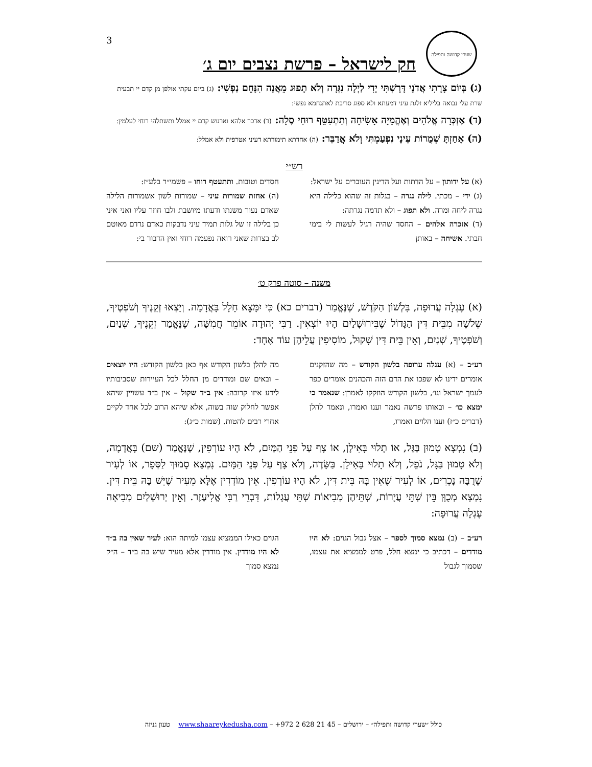3
שערי קדושה ותפילה
חק לישראל – פרשת נצבים יום ג׳
(ג) בְּיוֹם צָרָתִי אֲדֹנָי דָּרָשְׁתִּי יָדִי לַיְלָה נִגְּרָה וְלֹא תָפוּג מֵאֲנָה הִנָּחֵם נַפְשִׁי: (ג) ביום עקתי אולפן מן קדם יי תבעית שרת עלי נבואה בליליא זלגת עיני דמעתא ולא ספוג סריבת לאתנחמא נפשי:
(ד) אֶזְכְּרָה אֱלֹהִים וְאֶהֱמָיָה אָשִׂיחָה וְתִתְעַטֵּף רוּחִי סֶלָה: (ד) אדכר אלהא וארגוש קדם יי אמלל ותשתלהי רוחי לעלמין:
(ה) אָחַזְתָּ שְׁמֻרוֹת עֵינָי נִפְעַמְתִּי וְלֹא אֲדַבֵּר: (ה) אחדתא תימורתא דעיני אטרפית ולא אמלל:
רש״י
(א) על ידותון – על הדתות ועל הדינין העוברים על ישראל:
(ג) ידי – מכתי. לילה נגרה – בגלות זה שהוא כלילה היא נגרה ליחה ומרה. ולא תפוג – ולא תדמה נגרתה:
(ד) אזכרה אלהים – החסד שהיה רגיל לעשות לי בימי חבתי. אשיחה – באותן
חסדים וטובות. ותתעטף רוחו – פשמי״ר בלע״ז:
(ה) אחזת שמורות עיני – שמורות לשון אשמורות הלילה שאדם נעור משנתו ודעתו מיושבת ולבו חוזר עליו ואני איני כן בלילה זו של גלות תמיד עיני נדבקות כאדם נרדם מאוטם לב בצרות שאני רואה נפעמה רוחי ואין הדבור בי:
משנה – סוטה פרק ט׳
(א) עֶגְלָה עֲרוּפָה, בִּלְשׁוֹן הַקֹּדֶשׁ, שֶׁנֶּאֱמַר (דברים כא) כִּי יִמָּצֵא חָלָל בָּאֲדָמָה. וְיָצְאוּ זְקֵנֶיךָ וְשֹׁפְטֶיךָ, שְׁלֹשָׁה מִבֵּית דִּין הַגָּדוֹל שֶׁבִּירוּשָׁלַיִם הָיוּ יוֹצְאִין. רַבִּי יְהוּדָה אוֹמֵר חֲמִשָּׁה, שֶׁנֶּאֱמַר זְקֵנֶיךָ, שְׁנַיִם, וְשֹׁפְטֶיךָ, שְׁנַיִם, וְאֵין בֵּית דִּין שָׁקוּל, מוֹסִיפִין עֲלֵיהֶן עוֹד אֶחָד:
רע״ב – (א) עגלה ערופה בלשון הקודש – מה שהזקנים אומרים ידינו לא שפכו את הדם הזה והכהנים אומרים כפר לעמך ישראל וגו׳, בלשון הקודש הוזקקו לאמרן: שנאמר כי ימצא כו׳ – ובאותו פרשה נאמר וענו ואמרו, ונאמר להלן (דברים כ״ז) וענו הלוים ואמרו,
מה להלן בלשון הקודש אף כאן בלשון הקודש: היו יוצאים – ובאים שם ומודדים מן החלל לכל העיירות שסביבותיו לידע איזו קרובה: אין ב״ד שקול – אין ב״ד עשויין שיהא אפשר לחלוק שוה בשוה, אלא שיהא הרוב לכל אחד לקיים אחרי רבים להטות. (שמות כ״ג):
(ב) נִמְצָא טָמוּן בַּגַּל, אוֹ תָלוּי בָּאִילָן, אוֹ צָף עַל פְּנֵי הַמַּיִם, לֹא הָיוּ עוֹרְפִין, שֶׁנֶּאֱמַר (שם) בָּאֲדָמָה, וְלֹא טָמוּן בַּגָּל, נֹפֵל, וְלֹא תָלוּי בָּאִילָן. בַּשָּׂדֶה, וְלֹא צָף עַל פְּנֵי הַמָּיִם. נִמְצָא סָמוּךְ לַסְּפָר, אוֹ לְעִיר שֶׁרֻבָּהּ נָכְרִים, אוֹ לְעִיר שֶׁאֵין בָּהּ בֵּית דִּין, לֹא הָיוּ עוֹרְפִין. אֵין מוֹדְדִין אֶלָּא מֵעִיר שֶׁיֵּשׁ בָּהּ בֵּית דִּין. נִמְצָא מְכֻוָּן בֵּין שְׁתֵּי עֲיָרוֹת, שְׁתֵּיהֶן מְבִיאוֹת שְׁתֵּי עֲגָלוֹת, דִּבְרֵי רַבִּי אֱלִיעֶזֶר. וְאֵין יְרוּשָׁלַיִם מְבִיאָה עֶגְלָה עֲרוּפָה:
רע״ב – (ב) נמצא סמוך לספר – אצל גבול הגוים: לא היו מודדים – דכתיב כי ימצא חלל, פרט לממציא את עצמו, שסמוך לגבול
הגוים כאילו הממציא עצמו למיתה הוא: לעיר שאין בה ב״ד לא היו מודדין. אין מודדין אלא מעיר שיש בה ב״ד – ה״ק נמצא סמוך
כולל ״שערי קדושה ותפילה״ – ירושלים – +972 2 628 21 45 – www.shaareykedusha.com טעון גניזה